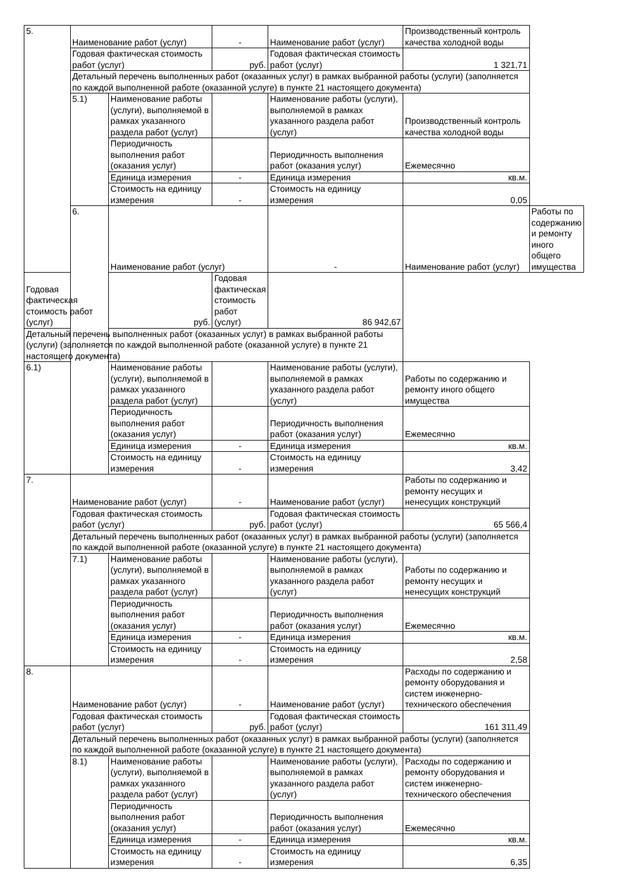| 5. | Наименование работ (услуг) | | - | Наименование работ (услуг) | Производственный контроль качества холодной воды | |
| | Годовая фактическая стоимость работ (услуг) | | руб. | Годовая фактическая стоимость работ (услуг) | 1 321,71 | |
| | Детальный перечень выполненных работ (оказанных услуг) в рамках выбранной работы (услуги) (заполняется по каждой выполненной работе (оказанной услуге) в пункте 21 настоящего документа) | | | | | |
| | 5.1) | Наименование работы (услуги), выполняемой в рамках указанного раздела работ (услуг) | | Наименование работы (услуги), выполняемой в рамках указанного раздела работ (услуг) | Производственный контроль качества холодной воды | |
| | | Периодичность выполнения работ (оказания услуг) | | Периодичность выполнения работ (оказания услуг) | Ежемесячно | |
| | | Единица измерения | - | Единица измерения | кв.м. | |
| | | Стоимость на единицу измерения | - | Стоимость на единицу измерения | 0,05 | |
| | 6. | Наименование работ (услуг) | | - | Наименование работ (услуг) | Работы по содержанию и ремонту иного общего имущества |
| Годовая фактическая стоимость работ (услуг) | | руб. | Годовая фактическая стоимость работ (услуг) | 86 942,67 | | |
| Детальный перечень выполненных работ (оказанных услуг) в рамках выбранной работы (услуги) (заполняется по каждой выполненной работе (оказанной услуге) в пункте 21 настоящего документа) | | | | | | |
| 6.1) | | Наименование работы (услуги), выполняемой в рамках указанного раздела работ (услуг) | | Наименование работы (услуги), выполняемой в рамках указанного раздела работ (услуг) | Работы по содержанию и ремонту иного общего имущества | |
| | | Периодичность выполнения работ (оказания услуг) | | Периодичность выполнения работ (оказания услуг) | Ежемесячно | |
| | | Единица измерения | - | Единица измерения | кв.м. | |
| | | Стоимость на единицу измерения | - | Стоимость на единицу измерения | 3,42 | |
| 7. | Наименование работ (услуг) | | - | Наименование работ (услуг) | Работы по содержанию и ремонту несущих и ненесущих конструкций | |
| | Годовая фактическая стоимость работ (услуг) | | руб. | Годовая фактическая стоимость работ (услуг) | 65 566,4 | |
| | Детальный перечень выполненных работ (оказанных услуг) в рамках выбранной работы (услуги) (заполняется по каждой выполненной работе (оказанной услуге) в пункте 21 настоящего документа) | | | | | |
| | 7.1) | Наименование работы (услуги), выполняемой в рамках указанного раздела работ (услуг) | | Наименование работы (услуги), выполняемой в рамках указанного раздела работ (услуг) | Работы по содержанию и ремонту несущих и ненесущих конструкций | |
| | | Периодичность выполнения работ (оказания услуг) | | Периодичность выполнения работ (оказания услуг) | Ежемесячно | |
| | | Единица измерения | - | Единица измерения | кв.м. | |
| | | Стоимость на единицу измерения | - | Стоимость на единицу измерения | 2,58 | |
| 8. | Наименование работ (услуг) | | - | Наименование работ (услуг) | Расходы по содержанию и ремонту оборудования и систем инженерно-технического обеспечения | |
| | Годовая фактическая стоимость работ (услуг) | | руб. | Годовая фактическая стоимость работ (услуг) | 161 311,49 | |
| | Детальный перечень выполненных работ (оказанных услуг) в рамках выбранной работы (услуги) (заполняется по каждой выполненной работе (оказанной услуге) в пункте 21 настоящего документа) | | | | | |
| | 8.1) | Наименование работы (услуги), выполняемой в рамках указанного раздела работ (услуг) | | Наименование работы (услуги), выполняемой в рамках указанного раздела работ (услуг) | Расходы по содержанию и ремонту оборудования и систем инженерно-технического обеспечения | |
| | | Периодичность выполнения работ (оказания услуг) | | Периодичность выполнения работ (оказания услуг) | Ежемесячно | |
| | | Единица измерения | - | Единица измерения | кв.м. | |
| | | Стоимость на единицу измерения | - | Стоимость на единицу измерения | 6,35 | |